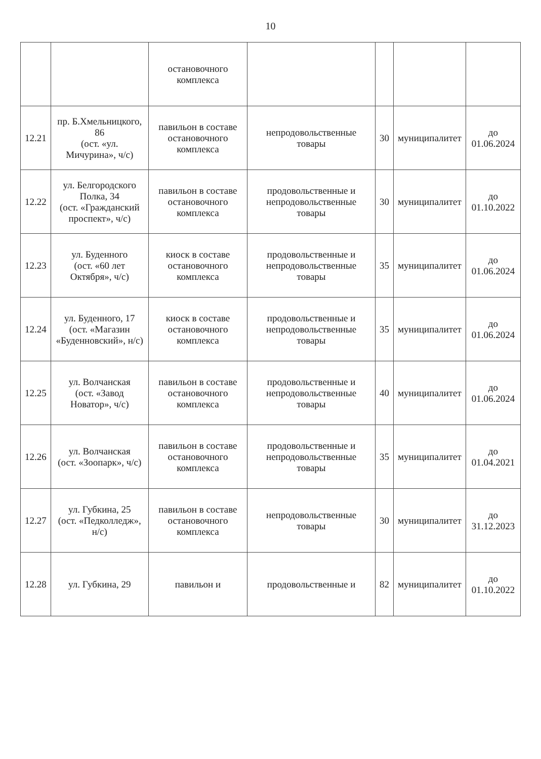10
| | | остановочного комплекса | | | | |
| 12.21 | пр. Б.Хмельницкого, 86 (ост. «ул. Мичурина», ч/с) | павильон в составе остановочного комплекса | непродовольственные товары | 30 | муниципалитет | до 01.06.2024 |
| 12.22 | ул. Белгородского Полка, 34 (ост. «Гражданский проспект», ч/с) | павильон в составе остановочного комплекса | продовольственные и непродовольственные товары | 30 | муниципалитет | до 01.10.2022 |
| 12.23 | ул. Буденного (ост. «60 лет Октября», ч/с) | киоск в составе остановочного комплекса | продовольственные и непродовольственные товары | 35 | муниципалитет | до 01.06.2024 |
| 12.24 | ул. Буденного, 17 (ост. «Магазин «Буденновский», н/с) | киоск в составе остановочного комплекса | продовольственные и непродовольственные товары | 35 | муниципалитет | до 01.06.2024 |
| 12.25 | ул. Волчанская (ост. «Завод Новатор», ч/с) | павильон в составе остановочного комплекса | продовольственные и непродовольственные товары | 40 | муниципалитет | до 01.06.2024 |
| 12.26 | ул. Волчанская (ост. «Зоопарк», ч/с) | павильон в составе остановочного комплекса | продовольственные и непродовольственные товары | 35 | муниципалитет | до 01.04.2021 |
| 12.27 | ул. Губкина, 25 (ост. «Педколледж», н/с) | павильон в составе остановочного комплекса | непродовольственные товары | 30 | муниципалитет | до 31.12.2023 |
| 12.28 | ул. Губкина, 29 | павильон и | продовольственные и | 82 | муниципалитет | до 01.10.2022 |